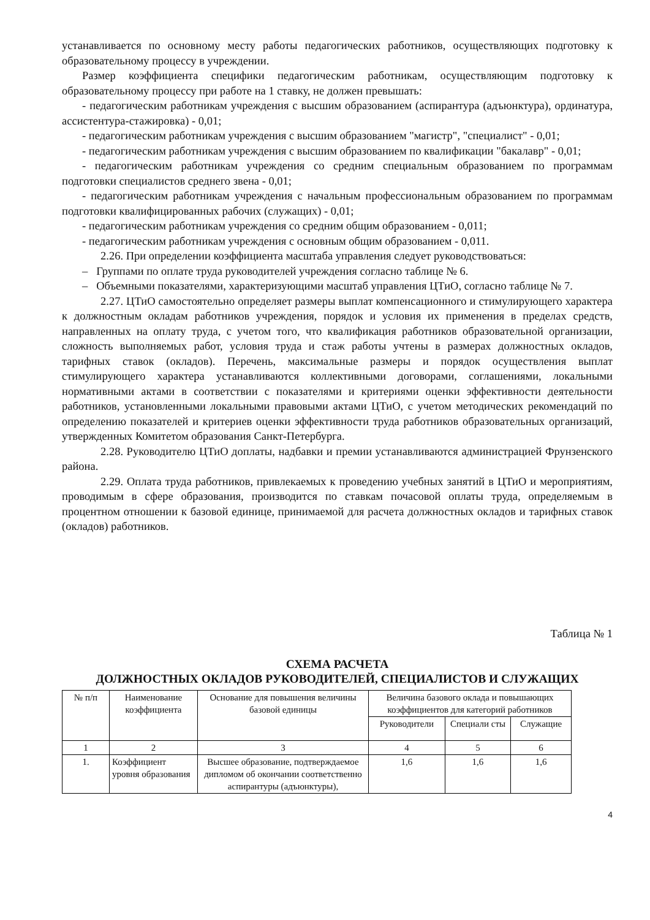устанавливается по основному месту работы педагогических работников, осуществляющих подготовку к образовательному процессу в учреждении.
Размер коэффициента специфики педагогическим работникам, осуществляющим подготовку к образовательному процессу при работе на 1 ставку, не должен превышать:
- педагогическим работникам учреждения с высшим образованием (аспирантура (адъюнктура), ординатура, ассистентура-стажировка) - 0,01;
- педагогическим работникам учреждения с высшим образованием "магистр", "специалист" - 0,01;
- педагогическим работникам учреждения с высшим образованием по квалификации "бакалавр" - 0,01;
- педагогическим работникам учреждения со средним специальным образованием по программам подготовки специалистов среднего звена - 0,01;
- педагогическим работникам учреждения с начальным профессиональным образованием по программам подготовки квалифицированных рабочих (служащих) - 0,01;
- педагогическим работникам учреждения со средним общим образованием - 0,011;
- педагогическим работникам учреждения с основным общим образованием - 0,011.
2.26. При определении коэффициента масштаба управления следует руководствоваться:
– Группами по оплате труда руководителей учреждения согласно таблице № 6.
– Объемными показателями, характеризующими масштаб управления ЦТиО, согласно таблице № 7.
2.27. ЦТиО самостоятельно определяет размеры выплат компенсационного и стимулирующего характера к должностным окладам работников учреждения, порядок и условия их применения в пределах средств, направленных на оплату труда, с учетом того, что квалификация работников образовательной организации, сложность выполняемых работ, условия труда и стаж работы учтены в размерах должностных окладов, тарифных ставок (окладов). Перечень, максимальные размеры и порядок осуществления выплат стимулирующего характера устанавливаются коллективными договорами, соглашениями, локальными нормативными актами в соответствии с показателями и критериями оценки эффективности деятельности работников, установленными локальными правовыми актами ЦТиО, с учетом методических рекомендаций по определению показателей и критериев оценки эффективности труда работников образовательных организаций, утвержденных Комитетом образования Санкт-Петербурга.
2.28. Руководителю ЦТиО доплаты, надбавки и премии устанавливаются администрацией Фрунзенского района.
2.29. Оплата труда работников, привлекаемых к проведению учебных занятий в ЦТиО и мероприятиям, проводимым в сфере образования, производится по ставкам почасовой оплаты труда, определяемым в процентном отношении к базовой единице, принимаемой для расчета должностных окладов и тарифных ставок (окладов) работников.
Таблица № 1
СХЕМА РАСЧЕТА
ДОЛЖНОСТНЫХ ОКЛАДОВ РУКОВОДИТЕЛЕЙ, СПЕЦИАЛИСТОВ И СЛУЖАЩИХ
| № п/п | Наименование коэффициента | Основание для повышения величины базовой единицы | Величина базового оклада и повышающих коэффициентов для категорий работников | | |
| --- | --- | --- | --- | --- | --- |
| | | | Руководители | Специали сты | Служащие |
| 1 | 2 | 3 | 4 | 5 | 6 |
| 1. | Коэффициент уровня образования | Высшее образование, подтверждаемое дипломом об окончании соответственно аспирантуры (адъюнктуры), | 1,6 | 1,6 | 1,6 |
4